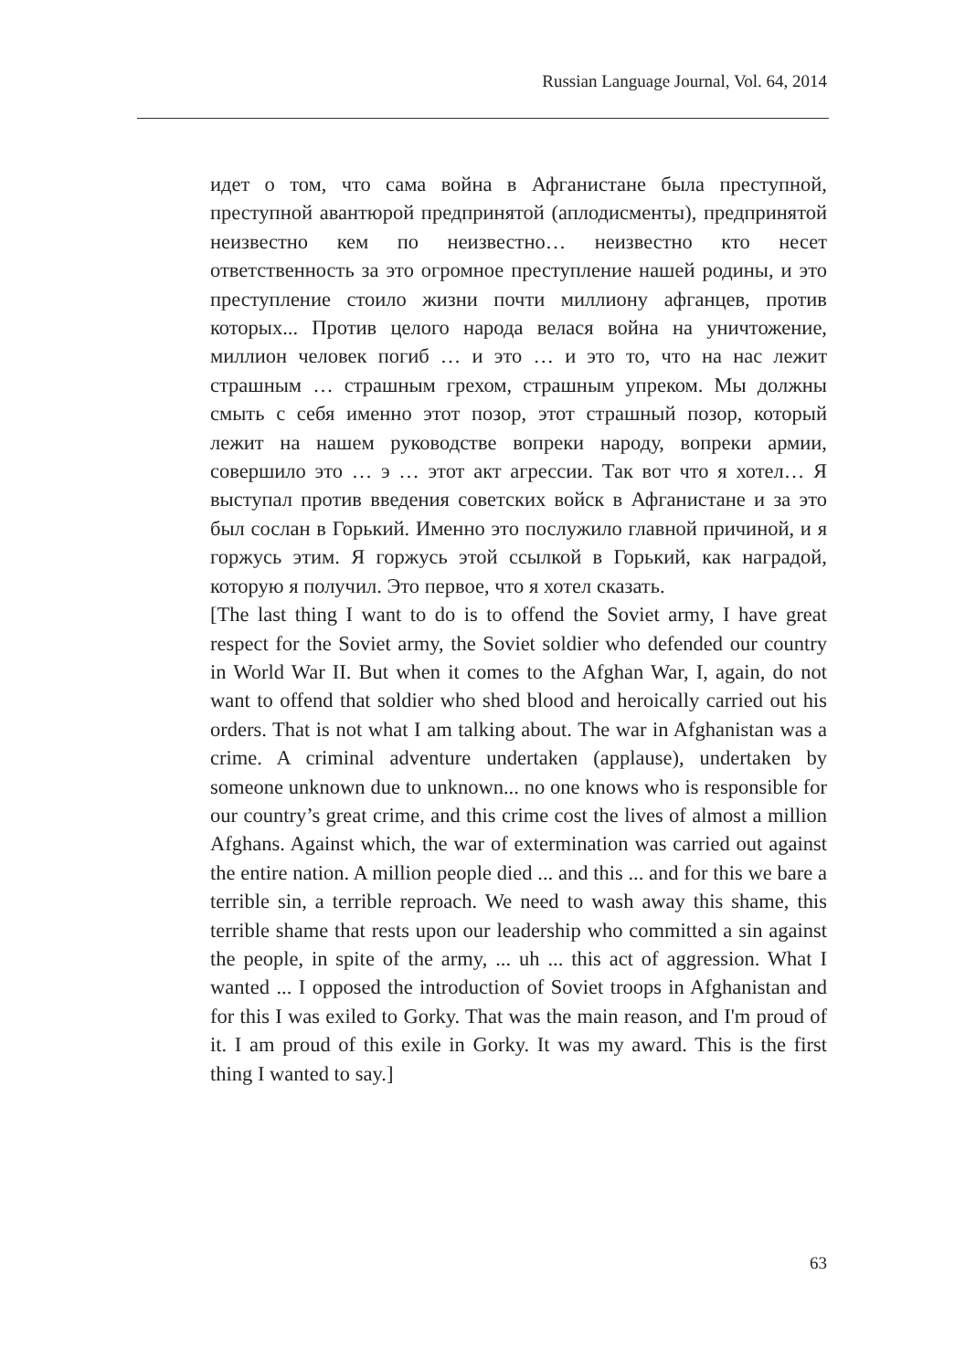Russian Language Journal, Vol. 64, 2014
идет о том, что сама война в Афганистане была преступной, преступной авантюрой предпринятой (аплодисменты), предпринятой неизвестно кем по неизвестно… неизвестно кто несет ответственность за это огромное преступление нашей родины, и это преступление стоило жизни почти миллиону афганцев, против которых... Против целого народа велася война на уничтожение, миллион человек погиб … и это … и это то, что на нас лежит страшным … страшным грехом, страшным упреком. Мы должны смыть с себя именно этот позор, этот страшный позор, который лежит на нашем руководстве вопреки народу, вопреки армии, совершило это … э … этот акт агрессии. Так вот что я хотел… Я выступал против введения советских войск в Афганистане и за это был сослан в Горький. Именно это послужило главной причиной, и я горжусь этим. Я горжусь этой ссылкой в Горький, как наградой, которую я получил. Это первое, что я хотел сказать.
[The last thing I want to do is to offend the Soviet army, I have great respect for the Soviet army, the Soviet soldier who defended our country in World War II. But when it comes to the Afghan War, I, again, do not want to offend that soldier who shed blood and heroically carried out his orders. That is not what I am talking about. The war in Afghanistan was a crime. A criminal adventure undertaken (applause), undertaken by someone unknown due to unknown... no one knows who is responsible for our country’s great crime, and this crime cost the lives of almost a million Afghans. Against which, the war of extermination was carried out against the entire nation. A million people died ... and this ... and for this we bare a terrible sin, a terrible reproach. We need to wash away this shame, this terrible shame that rests upon our leadership who committed a sin against the people, in spite of the army, ... uh ... this act of aggression. What I wanted ... I opposed the introduction of Soviet troops in Afghanistan and for this I was exiled to Gorky. That was the main reason, and I'm proud of it. I am proud of this exile in Gorky. It was my award. This is the first thing I wanted to say.]
63